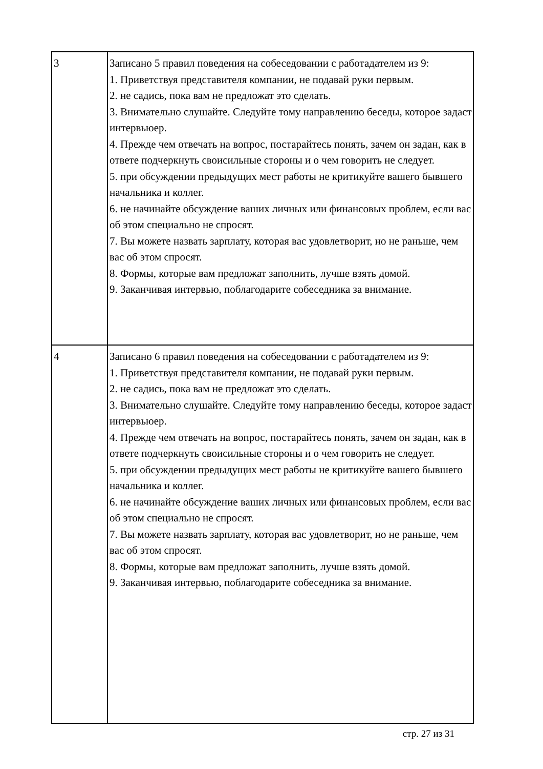| 3 | Записано 5 правил поведения на собеседовании с работадателем из 9: 1. Приветствуя представителя компании, не подавай руки первым. 2. не садись, пока вам не предложат это сделать. 3. Внимательно слушайте. Следуйте тому направлению беседы, которое задаст интервьюер. 4. Прежде чем отвечать на вопрос, постарайтесь понять, зачем он задан, как в ответе подчеркнуть своисильные стороны и о чем говорить не следует. 5. при обсуждении предыдущих мест работы не критикуйте вашего бывшего начальника и коллег. 6. не начинайте обсуждение ваших личных или финансовых проблем, если вас об этом специально не спросят. 7. Вы можете назвать зарплату, которая вас удовлетворит, но не раньше, чем вас об этом спросят. 8. Формы, которые вам предложат заполнить, лучше взять домой. 9. Заканчивая интервью, поблагодарите собеседника за внимание. |
| 4 | Записано 6 правил поведения на собеседовании с работадателем из 9: 1. Приветствуя представителя компании, не подавай руки первым. 2. не садись, пока вам не предложат это сделать. 3. Внимательно слушайте. Следуйте тому направлению беседы, которое задаст интервьюер. 4. Прежде чем отвечать на вопрос, постарайтесь понять, зачем он задан, как в ответе подчеркнуть своисильные стороны и о чем говорить не следует. 5. при обсуждении предыдущих мест работы не критикуйте вашего бывшего начальника и коллег. 6. не начинайте обсуждение ваших личных или финансовых проблем, если вас об этом специально не спросят. 7. Вы можете назвать зарплату, которая вас удовлетворит, но не раньше, чем вас об этом спросят. 8. Формы, которые вам предложат заполнить, лучше взять домой. 9. Заканчивая интервью, поблагодарите собеседника за внимание. |
стр. 27 из 31